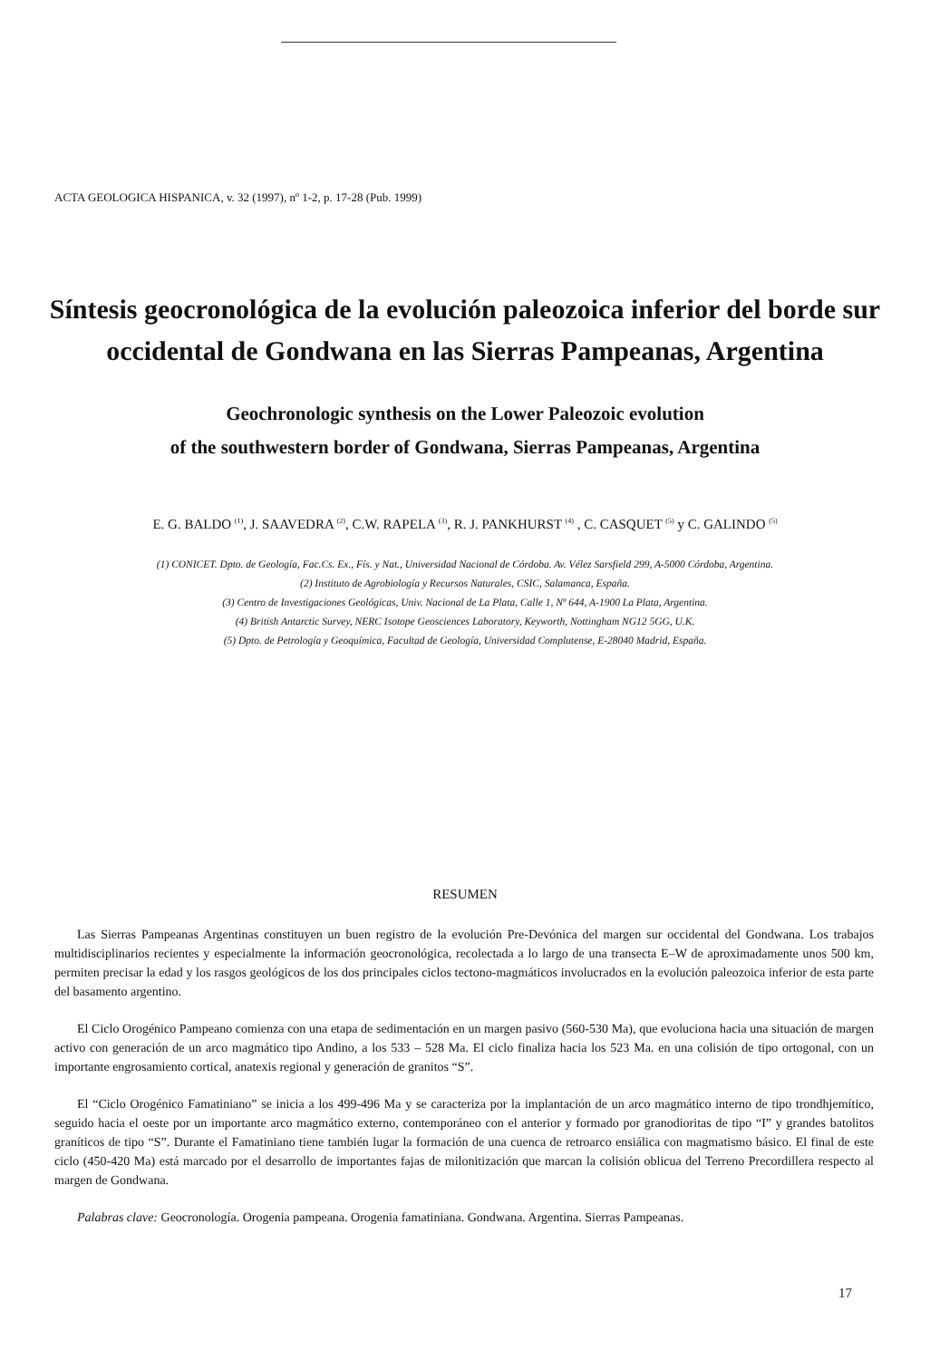ACTA GEOLOGICA HISPANICA, v. 32 (1997), nº 1-2, p. 17-28 (Pub. 1999)
Síntesis geocronológica de la evolución paleozoica inferior del borde sur occidental de Gondwana en las Sierras Pampeanas, Argentina
Geochronologic synthesis on the Lower Paleozoic evolution
of the southwestern border of Gondwana, Sierras Pampeanas, Argentina
E. G. BALDO <sup>(1)</sup>, J. SAAVEDRA <sup>(2)</sup>, C.W. RAPELA <sup>(3)</sup>, R. J. PANKHURST <sup>(4)</sup> , C. CASQUET <sup>(5)</sup> y C. GALINDO <sup>(5)</sup>
(1) CONICET. Dpto. de Geología, Fac.Cs. Ex., Fís. y Nat., Universidad Nacional de Córdoba. Av. Vélez Sarsfield 299, A-5000 Córdoba, Argentina.
(2) Instituto de Agrobiología y Recursos Naturales, CSIC, Salamanca, España.
(3) Centro de Investigaciones Geológicas, Univ. Nacional de La Plata, Calle 1, Nº 644, A-1900 La Plata, Argentina.
(4) British Antarctic Survey, NERC Isotope Geosciences Laboratory, Keyworth, Nottingham NG12 5GG, U.K.
(5) Dpto. de Petrología y Geoquímica, Facultad de Geología, Universidad Complutense, E-28040 Madrid, España.
RESUMEN
Las Sierras Pampeanas Argentinas constituyen un buen registro de la evolución Pre-Devónica del margen sur occidental del Gondwana. Los trabajos multidisciplinarios recientes y especialmente la información geocronológica, recolectada a lo largo de una transecta E–W de aproximadamente unos 500 km, permiten precisar la edad y los rasgos geológicos de los dos principales ciclos tectono-magmáticos involucrados en la evolución paleozoica inferior de esta parte del basamento argentino.
El Ciclo Orogénico Pampeano comienza con una etapa de sedimentación en un margen pasivo (560-530 Ma), que evoluciona hacia una situación de margen activo con generación de un arco magmático tipo Andino, a los 533 – 528 Ma. El ciclo finaliza hacia los 523 Ma. en una colisión de tipo ortogonal, con un importante engrosamiento cortical, anatexis regional y generación de granitos “S”.
El “Ciclo Orogénico Famatiniano” se inicia a los 499-496 Ma y se caracteriza por la implantación de un arco magmático interno de tipo trondhjemítico, seguido hacia el oeste por un importante arco magmático externo, contemporáneo con el anterior y formado por granodioritas de tipo “I” y grandes batolitos graníticos de tipo “S”. Durante el Famatiniano tiene también lugar la formación de una cuenca de retroarco ensiálica con magmatismo básico. El final de este ciclo (450-420 Ma) está marcado por el desarrollo de importantes fajas de milonitización que marcan la colisión oblicua del Terreno Precordillera respecto al margen de Gondwana.
Palabras clave: Geocronología. Orogenia pampeana. Orogenia famatiniana. Gondwana. Argentina. Sierras Pampeanas.
17